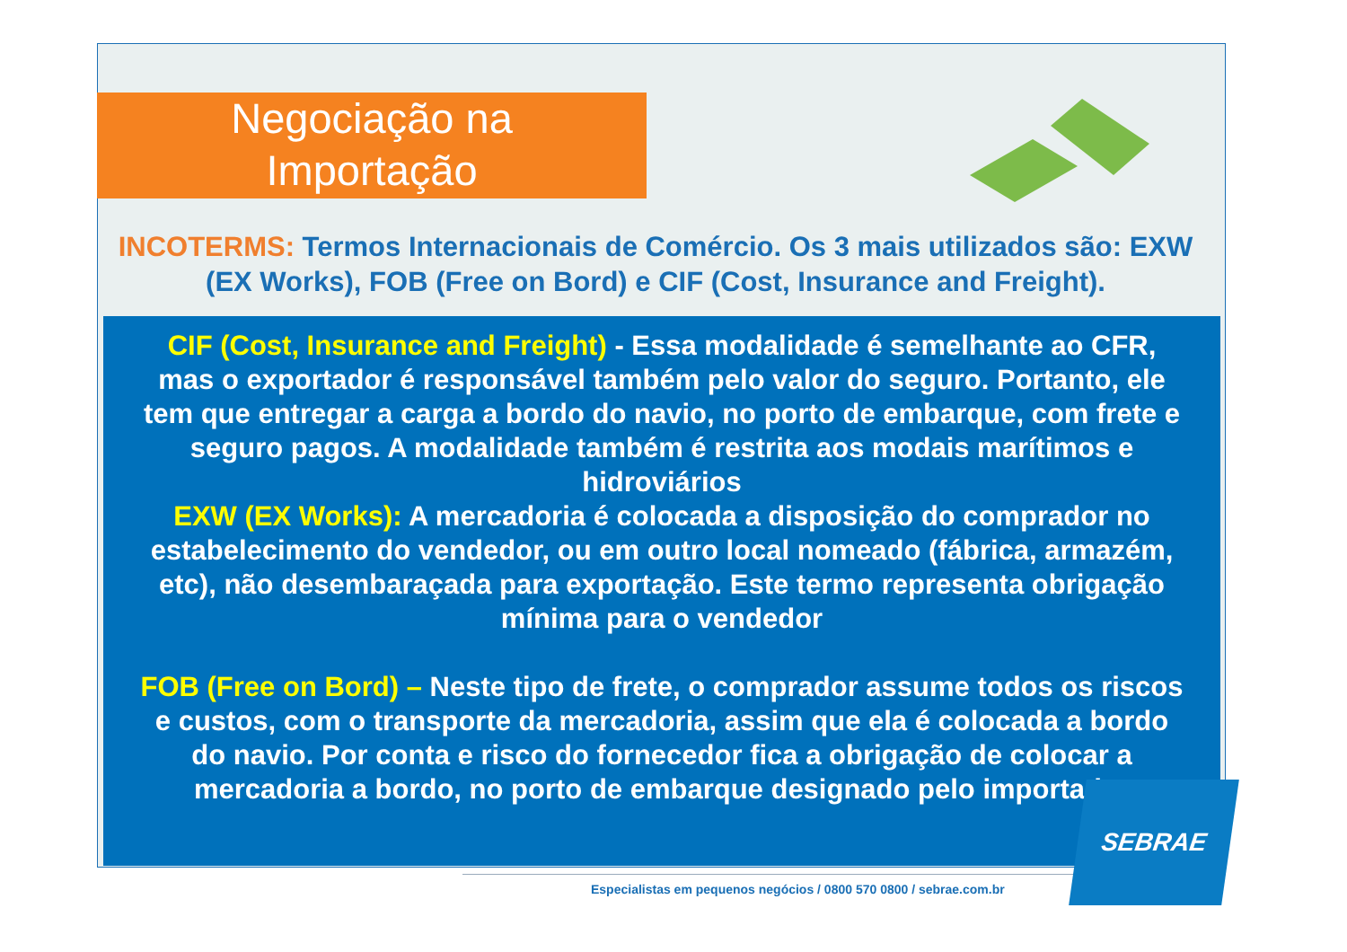Negociação na
Importação
INCOTERMS: Termos Internacionais de Comércio. Os 3 mais utilizados são: EXW (EX Works), FOB (Free on Bord) e CIF (Cost, Insurance and Freight).
CIF (Cost, Insurance and Freight) - Essa modalidade é semelhante ao CFR, mas o exportador é responsável também pelo valor do seguro. Portanto, ele tem que entregar a carga a bordo do navio, no porto de embarque, com frete e seguro pagos. A modalidade também é restrita aos modais marítimos e hidroviários
EXW (EX Works): A mercadoria é colocada a disposição do comprador no estabelecimento do vendedor, ou em outro local nomeado (fábrica, armazém, etc), não desembaraçada para exportação. Este termo representa obrigação mínima para o vendedor
FOB (Free on Bord) – Neste tipo de frete, o comprador assume todos os riscos e custos, com o transporte da mercadoria, assim que ela é colocada a bordo do navio. Por conta e risco do fornecedor fica a obrigação de colocar a mercadoria a bordo, no porto de embarque designado pelo importador
Especialistas em pequenos negócios / 0800 570 0800 / sebrae.com.br
SEBRAE